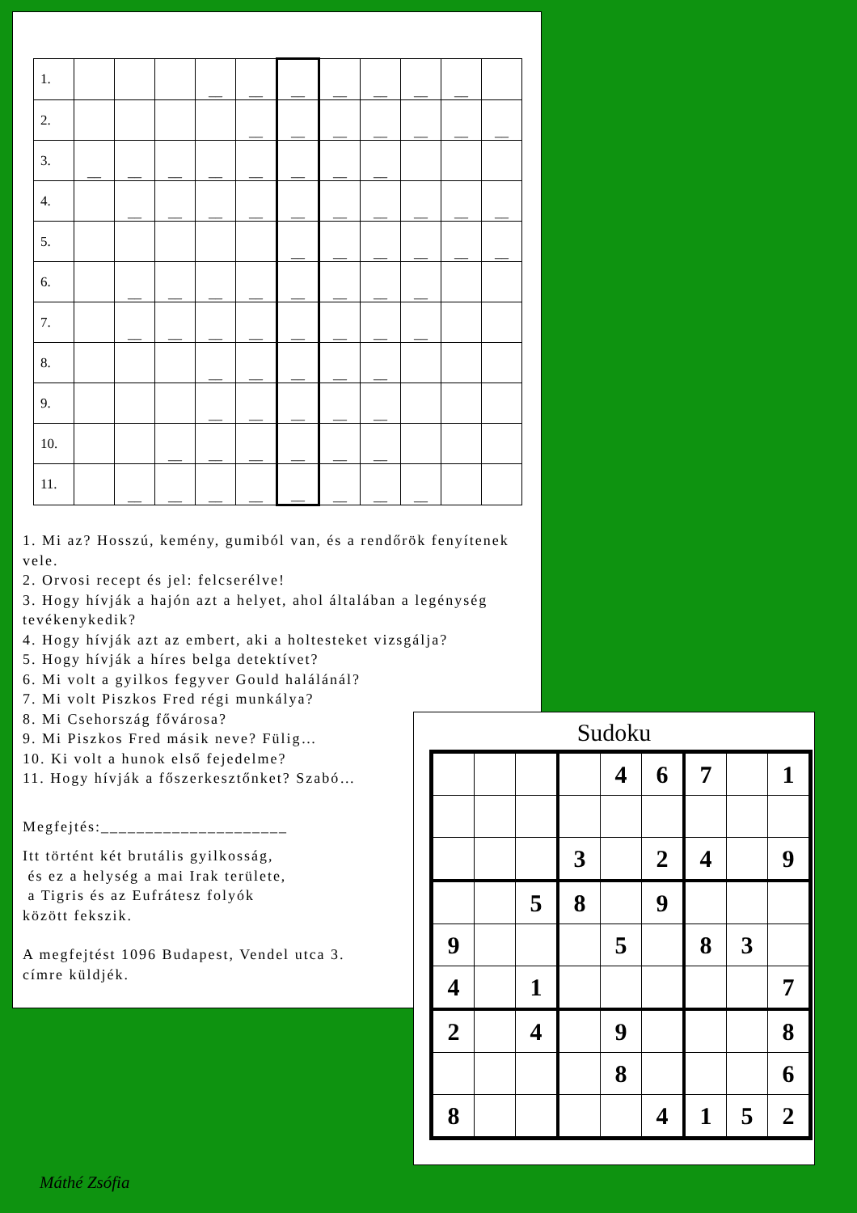| 1. | | | | __ | __ | __ | __ | __ | __ | __ | |
| 2. | | | | | __ | __ | __ | __ | __ | __ | __ |
| 3. | __ | __ | __ | __ | __ | __ | __ | __ | | | |
| 4. | | __ | __ | __ | __ | __ | __ | __ | __ | __ | __ |
| 5. | | | | | | __ | __ | __ | __ | __ | __ |
| 6. | | __ | __ | __ | __ | __ | __ | __ | __ | | |
| 7. | | __ | __ | __ | __ | __ | __ | __ | __ | | |
| 8. | | | | __ | __ | __ | __ | __ | | | |
| 9. | | | | __ | __ | __ | __ | __ | | | |
| 10. | | | __ | __ | __ | __ | __ | __ | | | |
| 11. | | __ | __ | __ | __ | __ | __ | __ | __ | | |
1. Mi az? Hosszú, kemény, gumiból van, és a rendőrök fenyítenek vele.
2. Orvosi recept és jel: felcserélve!
3. Hogy hívják a hajón azt a helyet, ahol általában a legénység tevékenykedik?
4. Hogy hívják azt az embert, aki a holtesteket vizsgálja?
5. Hogy hívják a híres belga detektívet?
6. Mi volt a gyilkos fegyver Gould halálánál?
7. Mi volt Piszkos Fred régi munkálya?
8. Mi Csehország fővárosa?
9. Mi Piszkos Fred másik neve? Fülig…
10. Ki volt a hunok első fejedelme?
11. Hogy hívják a főszerkesztőnket? Szabó…
Megfejtés:_____________________
Itt történt két brutális gyilkosság,
és ez a helység a mai Irak területe,
a Tigris és az Eufrátesz folyók
között fekszik.
A megfejtést 1096 Budapest, Vendel utca 3.
címre küldjék.
Sudoku
| | | | | 4 | 6 | 7 | | 1 |
| | | | 3 | | 2 | 4 | | 9 |
| | | 5 | 8 | | 9 | | | |
| 9 | | | | 5 | | 8 | 3 | |
| 4 | | 1 | | | | | | 7 |
| 2 | | 4 | | 9 | | | | 8 |
| | | | | 8 | | | | 6 |
| 8 | | | | | 4 | 1 | 5 | 2 |
Máthé Zsófia